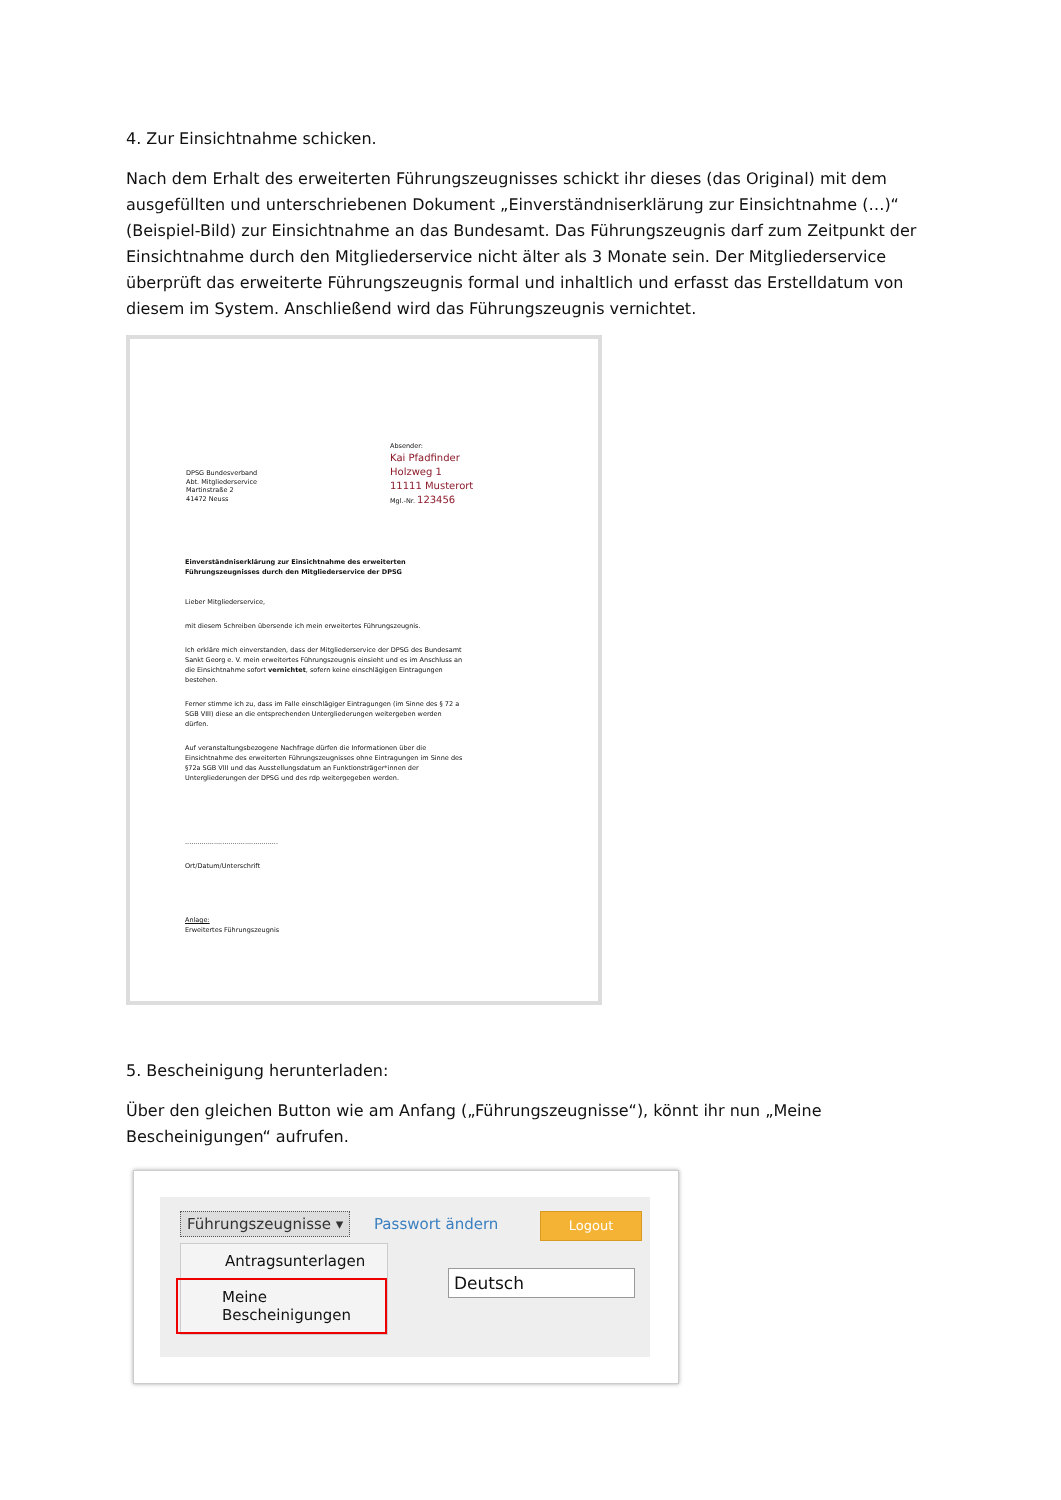4. Zur Einsichtnahme schicken.
Nach dem Erhalt des erweiterten Führungszeugnisses schickt ihr dieses (das Original) mit dem ausgefüllten und unterschriebenen Dokument „Einverständniserklärung zur Einsichtnahme (…)“ (Beispiel-Bild) zur Einsichtnahme an das Bundesamt. Das Führungszeugnis darf zum Zeitpunkt der Einsichtnahme durch den Mitgliederservice nicht älter als 3 Monate sein. Der Mitgliederservice überprüft das erweiterte Führungszeugnis formal und inhaltlich und erfasst das Erstelldatum von diesem im System. Anschließend wird das Führungszeugnis vernichtet.
Absender:
Kai Pfadfinder
Holzweg 1
11111 Musterort
Mgl.-Nr. 123456
DPSG Bundesverband
Abt. Mitgliederservice
Martinstraße 2
41472 Neuss
Einverständniserklärung zur Einsichtnahme des erweiterten Führungszeugnisses durch den Mitgliederservice der DPSG
Lieber Mitgliederservice,
mit diesem Schreiben übersende ich mein erweitertes Führungszeugnis.
Ich erkläre mich einverstanden, dass der Mitgliederservice der DPSG des Bundesamt Sankt Georg e. V. mein erweitertes Führungszeugnis einsieht und es im Anschluss an die Einsichtnahme sofort vernichtet, sofern keine einschlägigen Eintragungen bestehen.
Ferner stimme ich zu, dass im Falle einschlägiger Eintragungen (im Sinne des § 72 a SGB VIII) diese an die entsprechenden Untergliederungen weitergeben werden dürfen.
Auf veranstaltungsbezogene Nachfrage dürfen die Informationen über die Einsichtnahme des erweiterten Führungszeugnisses ohne Eintragungen im Sinne des §72a SGB VIII und das Ausstellungsdatum an Funktionsträger*innen der Untergliederungen der DPSG und des rdp weitergegeben werden.
.............................................
Ort/Datum/Unterschrift
Anlage:
Erweitertes Führungszeugnis
5. Bescheinigung herunterladen:
Über den gleichen Button wie am Anfang („Führungszeugnisse“), könnt ihr nun „Meine Bescheinigungen“ aufrufen.
Führungszeugnisse ▾ Passwort ändern Logout
Deutsch
Antragsunterlagen
Meine Bescheinigungen